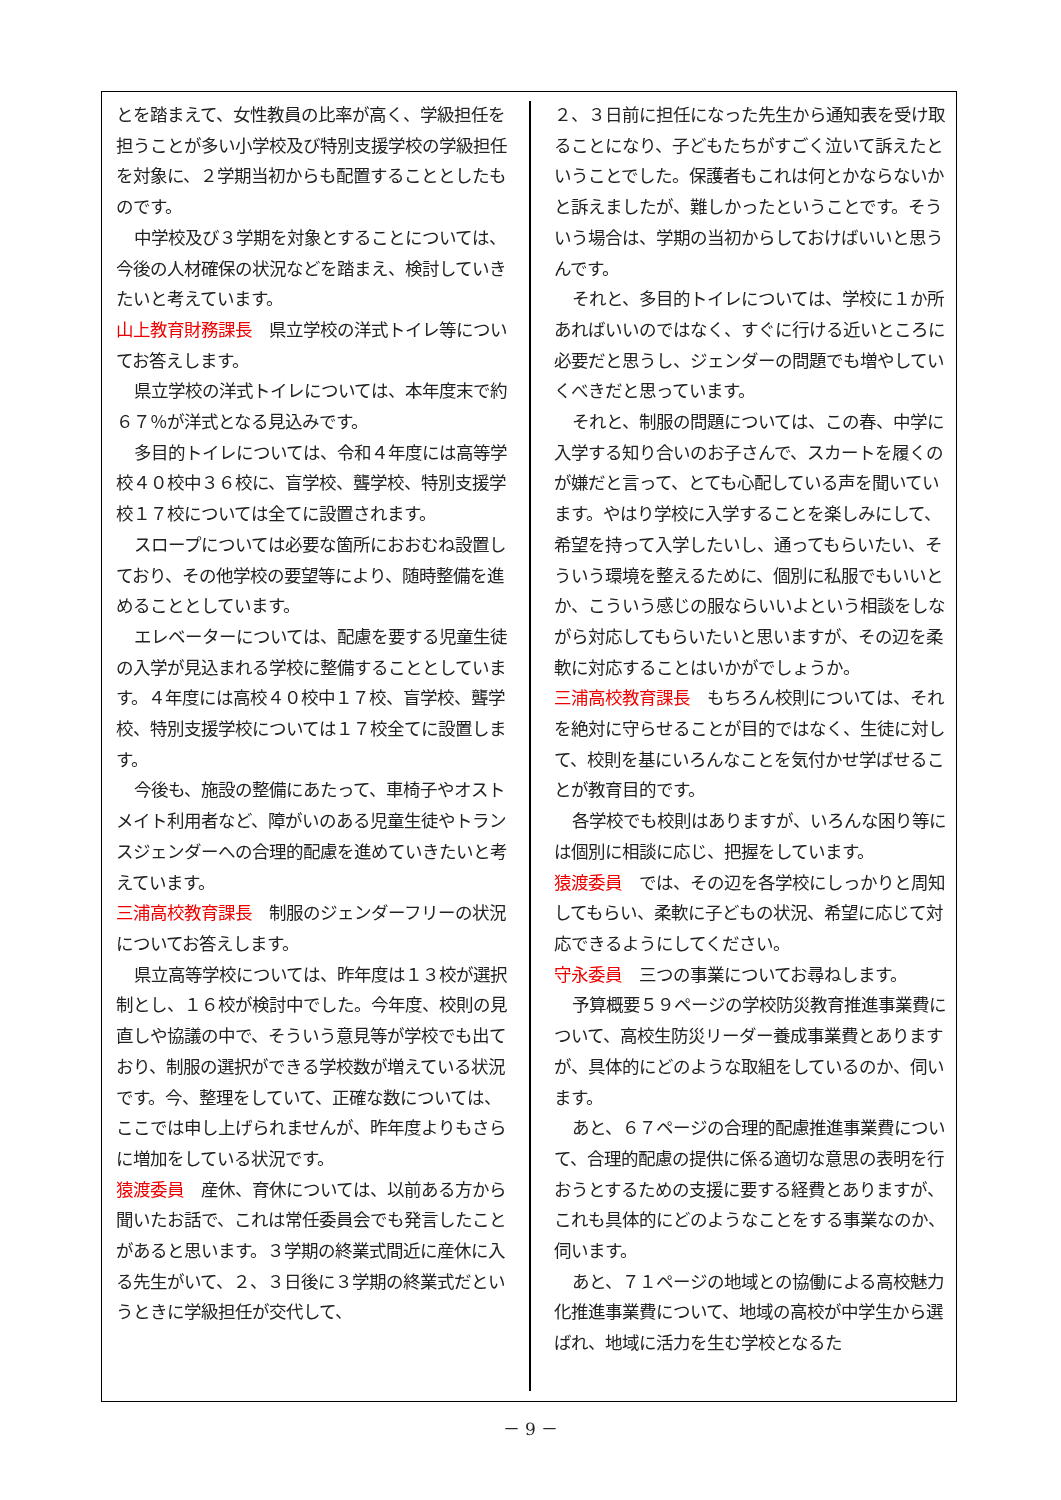とを踏まえて、女性教員の比率が高く、学級担任を担うことが多い小学校及び特別支援学校の学級担任を対象に、２学期当初からも配置することとしたものです。
中学校及び３学期を対象とすることについては、今後の人材確保の状況などを踏まえ、検討していきたいと考えています。
山上教育財務課長　県立学校の洋式トイレ等についてお答えします。
県立学校の洋式トイレについては、本年度末で約６７％が洋式となる見込みです。
多目的トイレについては、令和４年度には高等学校４０校中３６校に、盲学校、聾学校、特別支援学校１７校については全てに設置されます。
スロープについては必要な箇所におおむね設置しており、その他学校の要望等により、随時整備を進めることとしています。
エレベーターについては、配慮を要する児童生徒の入学が見込まれる学校に整備することとしています。４年度には高校４０校中１７校、盲学校、聾学校、特別支援学校については１７校全てに設置します。
今後も、施設の整備にあたって、車椅子やオストメイト利用者など、障がいのある児童生徒やトランスジェンダーへの合理的配慮を進めていきたいと考えています。
三浦高校教育課長　制服のジェンダーフリーの状況についてお答えします。
県立高等学校については、昨年度は１３校が選択制とし、１６校が検討中でした。今年度、校則の見直しや協議の中で、そういう意見等が学校でも出ており、制服の選択ができる学校数が増えている状況です。今、整理をしていて、正確な数については、ここでは申し上げられませんが、昨年度よりもさらに増加をしている状況です。
猿渡委員　産休、育休については、以前ある方から聞いたお話で、これは常任委員会でも発言したことがあると思います。３学期の終業式間近に産休に入る先生がいて、２、３日後に３学期の終業式だというときに学級担任が交代して、
２、３日前に担任になった先生から通知表を受け取ることになり、子どもたちがすごく泣いて訴えたということでした。保護者もこれは何とかならないかと訴えましたが、難しかったということです。そういう場合は、学期の当初からしておけばいいと思うんです。
それと、多目的トイレについては、学校に１か所あればいいのではなく、すぐに行ける近いところに必要だと思うし、ジェンダーの問題でも増やしていくべきだと思っています。
それと、制服の問題については、この春、中学に入学する知り合いのお子さんで、スカートを履くのが嫌だと言って、とても心配している声を聞いています。やはり学校に入学することを楽しみにして、希望を持って入学したいし、通ってもらいたい、そういう環境を整えるために、個別に私服でもいいとか、こういう感じの服ならいいよという相談をしながら対応してもらいたいと思いますが、その辺を柔軟に対応することはいかがでしょうか。
三浦高校教育課長　もちろん校則については、それを絶対に守らせることが目的ではなく、生徒に対して、校則を基にいろんなことを気付かせ学ばせることが教育目的です。
各学校でも校則はありますが、いろんな困り等には個別に相談に応じ、把握をしています。
猿渡委員　では、その辺を各学校にしっかりと周知してもらい、柔軟に子どもの状況、希望に応じて対応できるようにしてください。
守永委員　三つの事業についてお尋ねします。
予算概要５９ページの学校防災教育推進事業費について、高校生防災リーダー養成事業費とありますが、具体的にどのような取組をしているのか、伺います。
あと、６７ページの合理的配慮推進事業費について、合理的配慮の提供に係る適切な意思の表明を行おうとするための支援に要する経費とありますが、これも具体的にどのようなことをする事業なのか、伺います。
あと、７１ページの地域との協働による高校魅力化推進事業費について、地域の高校が中学生から選ばれ、地域に活力を生む学校となるた
－ 9 －